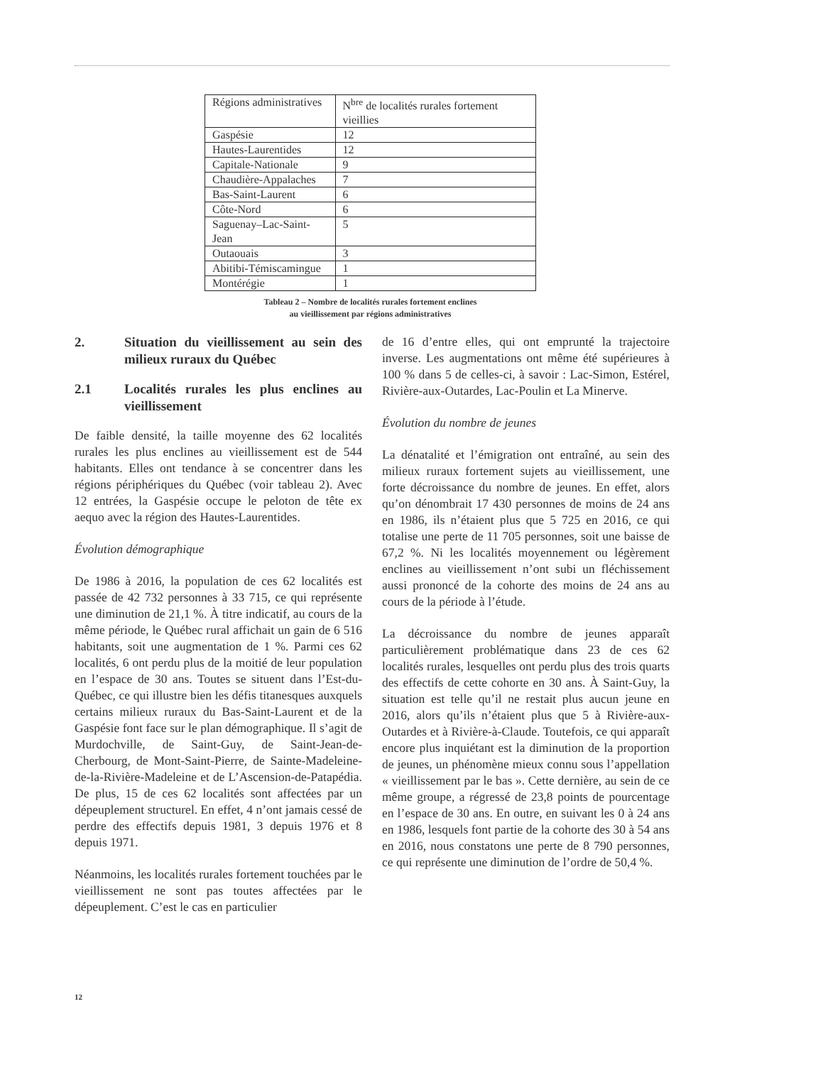| Régions administratives | N<sup>bre</sup> de localités rurales fortement vieillies |
| --- | --- |
| Gaspésie | 12 |
| Hautes-Laurentides | 12 |
| Capitale-Nationale | 9 |
| Chaudière-Appalaches | 7 |
| Bas-Saint-Laurent | 6 |
| Côte-Nord | 6 |
| Saguenay–Lac-Saint-Jean | 5 |
| Outaouais | 3 |
| Abitibi-Témiscamingue | 1 |
| Montérégie | 1 |
Tableau 2 – Nombre de localités rurales fortement enclines
au vieillissement par régions administratives
2. Situation du vieillissement au sein des milieux ruraux du Québec
2.1 Localités rurales les plus enclines au vieillissement
De faible densité, la taille moyenne des 62 localités rurales les plus enclines au vieillissement est de 544 habitants. Elles ont tendance à se concentrer dans les régions périphériques du Québec (voir tableau 2). Avec 12 entrées, la Gaspésie occupe le peloton de tête ex aequo avec la région des Hautes-Laurentides.
Évolution démographique
De 1986 à 2016, la population de ces 62 localités est passée de 42 732 personnes à 33 715, ce qui représente une diminution de 21,1 %. À titre indicatif, au cours de la même période, le Québec rural affichait un gain de 6 516 habitants, soit une augmentation de 1 %. Parmi ces 62 localités, 6 ont perdu plus de la moitié de leur population en l’espace de 30 ans. Toutes se situent dans l’Est-du-Québec, ce qui illustre bien les défis titanesques auxquels certains milieux ruraux du Bas-Saint-Laurent et de la Gaspésie font face sur le plan démographique. Il s’agit de Murdochville, de Saint-Guy, de Saint-Jean-de-Cherbourg, de Mont-Saint-Pierre, de Sainte-Madeleine-de-la-Rivière-Madeleine et de L’Ascension-de-Patapédia. De plus, 15 de ces 62 localités sont affectées par un dépeuplement structurel. En effet, 4 n’ont jamais cessé de perdre des effectifs depuis 1981, 3 depuis 1976 et 8 depuis 1971.
Néanmoins, les localités rurales fortement touchées par le vieillissement ne sont pas toutes affectées par le dépeuplement. C’est le cas en particulier
de 16 d’entre elles, qui ont emprunté la trajectoire inverse. Les augmentations ont même été supérieures à 100 % dans 5 de celles-ci, à savoir : Lac-Simon, Estérel, Rivière-aux-Outardes, Lac-Poulin et La Minerve.
Évolution du nombre de jeunes
La dénatalité et l’émigration ont entraîné, au sein des milieux ruraux fortement sujets au vieillissement, une forte décroissance du nombre de jeunes. En effet, alors qu’on dénombrait 17 430 personnes de moins de 24 ans en 1986, ils n’étaient plus que 5 725 en 2016, ce qui totalise une perte de 11 705 personnes, soit une baisse de 67,2 %. Ni les localités moyennement ou légèrement enclines au vieillissement n’ont subi un fléchissement aussi prononcé de la cohorte des moins de 24 ans au cours de la période à l’étude.
La décroissance du nombre de jeunes apparaît particulièrement problématique dans 23 de ces 62 localités rurales, lesquelles ont perdu plus des trois quarts des effectifs de cette cohorte en 30 ans. À Saint-Guy, la situation est telle qu’il ne restait plus aucun jeune en 2016, alors qu’ils n’étaient plus que 5 à Rivière-aux-Outardes et à Rivière-à-Claude. Toutefois, ce qui apparaît encore plus inquiétant est la diminution de la proportion de jeunes, un phénomène mieux connu sous l’appellation « vieillissement par le bas ». Cette dernière, au sein de ce même groupe, a régressé de 23,8 points de pourcentage en l’espace de 30 ans. En outre, en suivant les 0 à 24 ans en 1986, lesquels font partie de la cohorte des 30 à 54 ans en 2016, nous constatons une perte de 8 790 personnes, ce qui représente une diminution de l’ordre de 50,4 %.
12